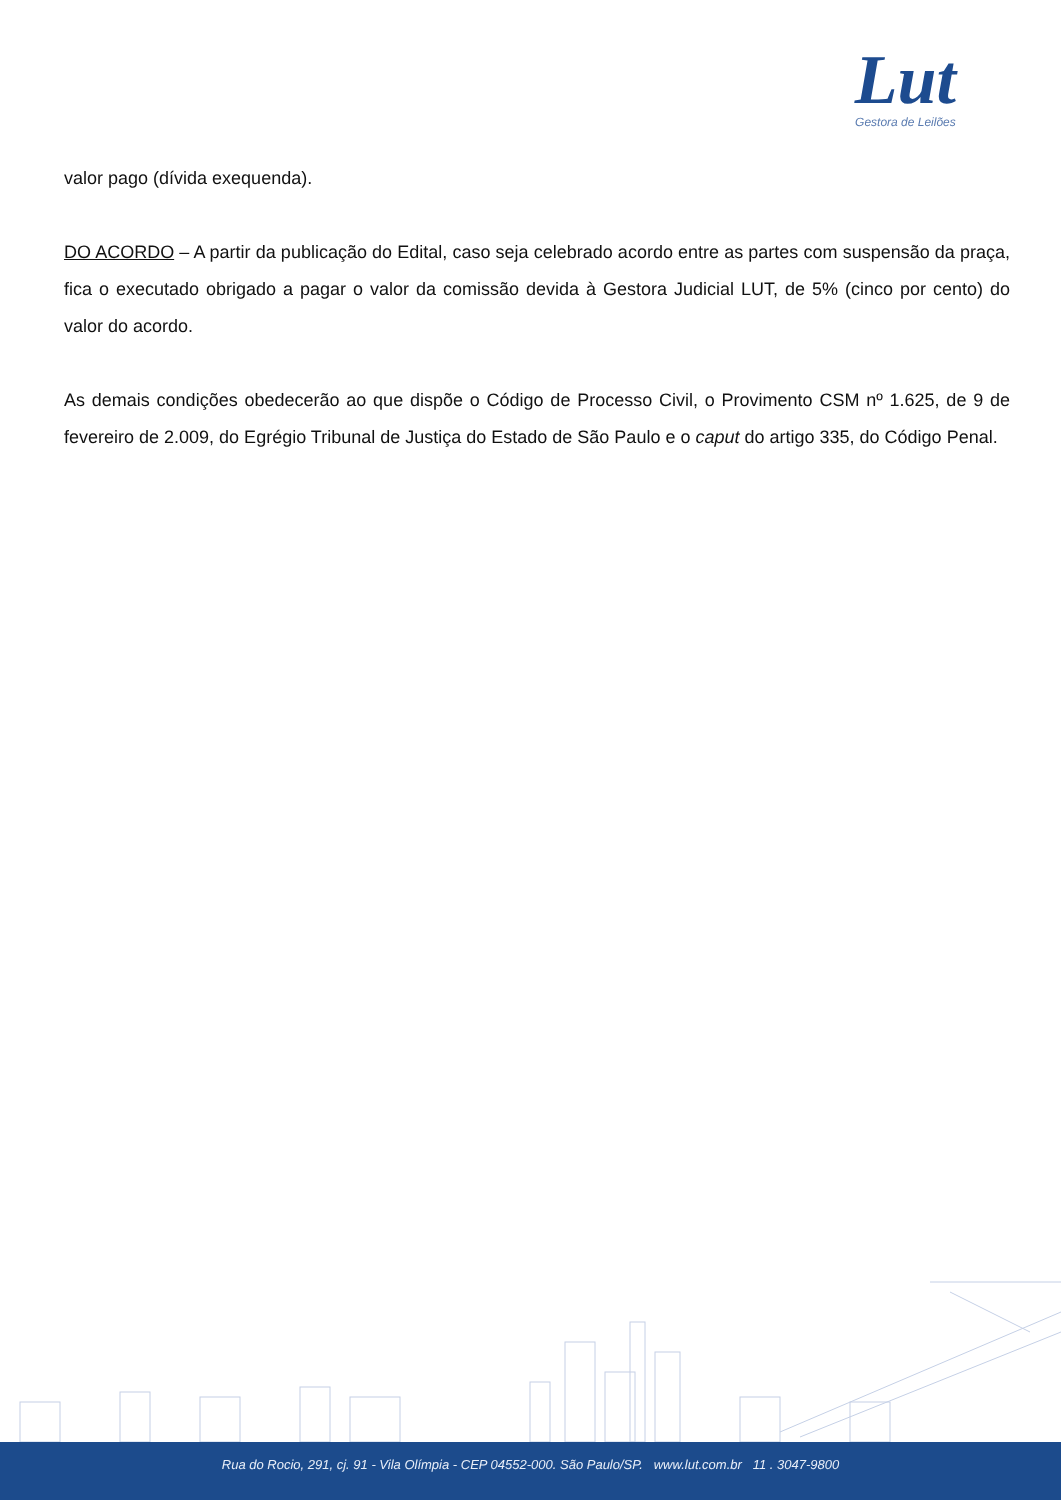Lut
Gestora de Leilões
valor pago (dívida exequenda).
DO ACORDO – A partir da publicação do Edital, caso seja celebrado acordo entre as partes com suspensão da praça, fica o executado obrigado a pagar o valor da comissão devida à Gestora Judicial LUT, de 5% (cinco por cento) do valor do acordo.
As demais condições obedecerão ao que dispõe o Código de Processo Civil, o Provimento CSM nº 1.625, de 9 de fevereiro de 2.009, do Egrégio Tribunal de Justiça do Estado de São Paulo e o caput do artigo 335, do Código Penal.
Rua do Rocio, 291, cj. 91 - Vila Olímpia - CEP 04552-000. São Paulo/SP. www.lut.com.br 11 . 3047-9800